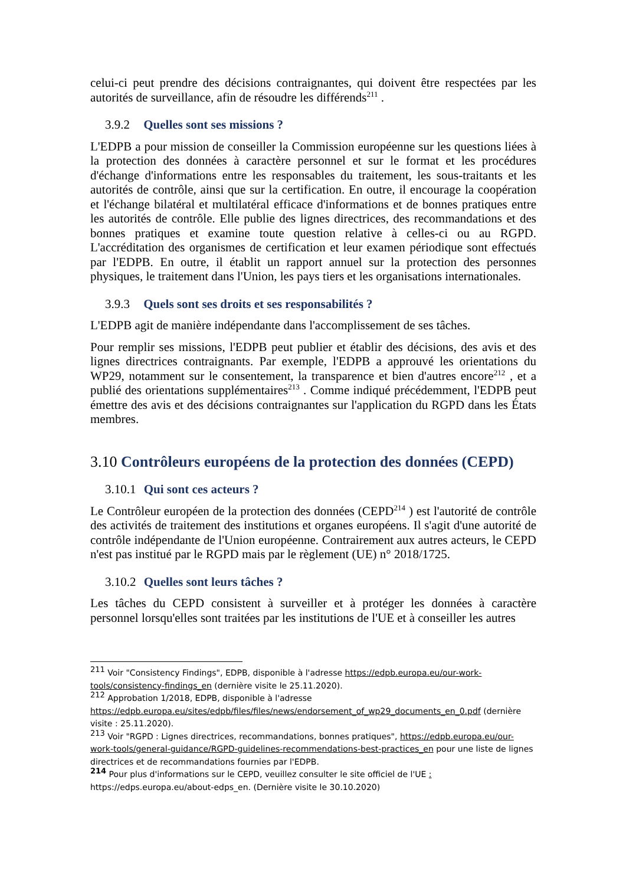celui-ci peut prendre des décisions contraignantes, qui doivent être respectées par les autorités de surveillance, afin de résoudre les différends<sup>211</sup> .
3.9.2 Quelles sont ses missions ?
L'EDPB a pour mission de conseiller la Commission européenne sur les questions liées à la protection des données à caractère personnel et sur le format et les procédures d'échange d'informations entre les responsables du traitement, les sous-traitants et les autorités de contrôle, ainsi que sur la certification. En outre, il encourage la coopération et l'échange bilatéral et multilatéral efficace d'informations et de bonnes pratiques entre les autorités de contrôle. Elle publie des lignes directrices, des recommandations et des bonnes pratiques et examine toute question relative à celles-ci ou au RGPD. L'accréditation des organismes de certification et leur examen périodique sont effectués par l'EDPB. En outre, il établit un rapport annuel sur la protection des personnes physiques, le traitement dans l'Union, les pays tiers et les organisations internationales.
3.9.3 Quels sont ses droits et ses responsabilités ?
L'EDPB agit de manière indépendante dans l'accomplissement de ses tâches.
Pour remplir ses missions, l'EDPB peut publier et établir des décisions, des avis et des lignes directrices contraignants. Par exemple, l'EDPB a approuvé les orientations du WP29, notamment sur le consentement, la transparence et bien d'autres encore<sup>212</sup> , et a publié des orientations supplémentaires<sup>213</sup> . Comme indiqué précédemment, l'EDPB peut émettre des avis et des décisions contraignantes sur l'application du RGPD dans les États membres.
3.10 Contrôleurs européens de la protection des données (CEPD)
3.10.1 Qui sont ces acteurs ?
Le Contrôleur européen de la protection des données (CEPD<sup>214</sup> ) est l'autorité de contrôle des activités de traitement des institutions et organes européens. Il s'agit d'une autorité de contrôle indépendante de l'Union européenne. Contrairement aux autres acteurs, le CEPD n'est pas institué par le RGPD mais par le règlement (UE) n° 2018/1725.
3.10.2 Quelles sont leurs tâches ?
Les tâches du CEPD consistent à surveiller et à protéger les données à caractère personnel lorsqu'elles sont traitées par les institutions de l'UE et à conseiller les autres
<sup>211</sup> Voir "Consistency Findings", EDPB, disponible à l'adresse https://edpb.europa.eu/our-work-tools/consistency-findings_en (dernière visite le 25.11.2020).
<sup>212</sup> Approbation 1/2018, EDPB, disponible à l'adresse https://edpb.europa.eu/sites/edpb/files/files/news/endorsement_of_wp29_documents_en_0.pdf (dernière visite : 25.11.2020).
<sup>213</sup> Voir "RGPD : Lignes directrices, recommandations, bonnes pratiques", https://edpb.europa.eu/our-work-tools/general-guidance/RGPD-guidelines-recommendations-best-practices_en pour une liste de lignes directrices et de recommandations fournies par l'EDPB.
<sup>214</sup> Pour plus d'informations sur le CEPD, veuillez consulter le site officiel de l'UE : https://edps.europa.eu/about-edps_en. (Dernière visite le 30.10.2020)